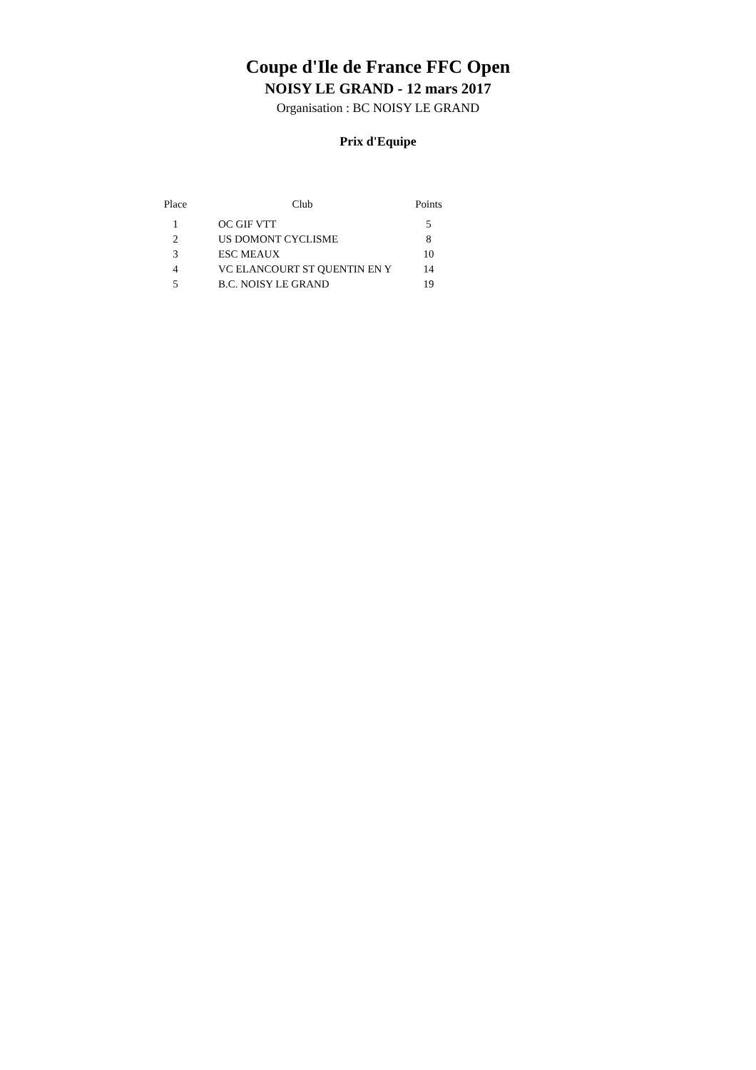Coupe d'Ile de France FFC Open
NOISY LE GRAND - 12 mars 2017
Organisation : BC NOISY LE GRAND
Prix d'Equipe
| Place | Club | Points |
| --- | --- | --- |
| 1 | OC GIF VTT | 5 |
| 2 | US DOMONT CYCLISME | 8 |
| 3 | ESC MEAUX | 10 |
| 4 | VC ELANCOURT ST QUENTIN EN Y | 14 |
| 5 | B.C. NOISY LE GRAND | 19 |